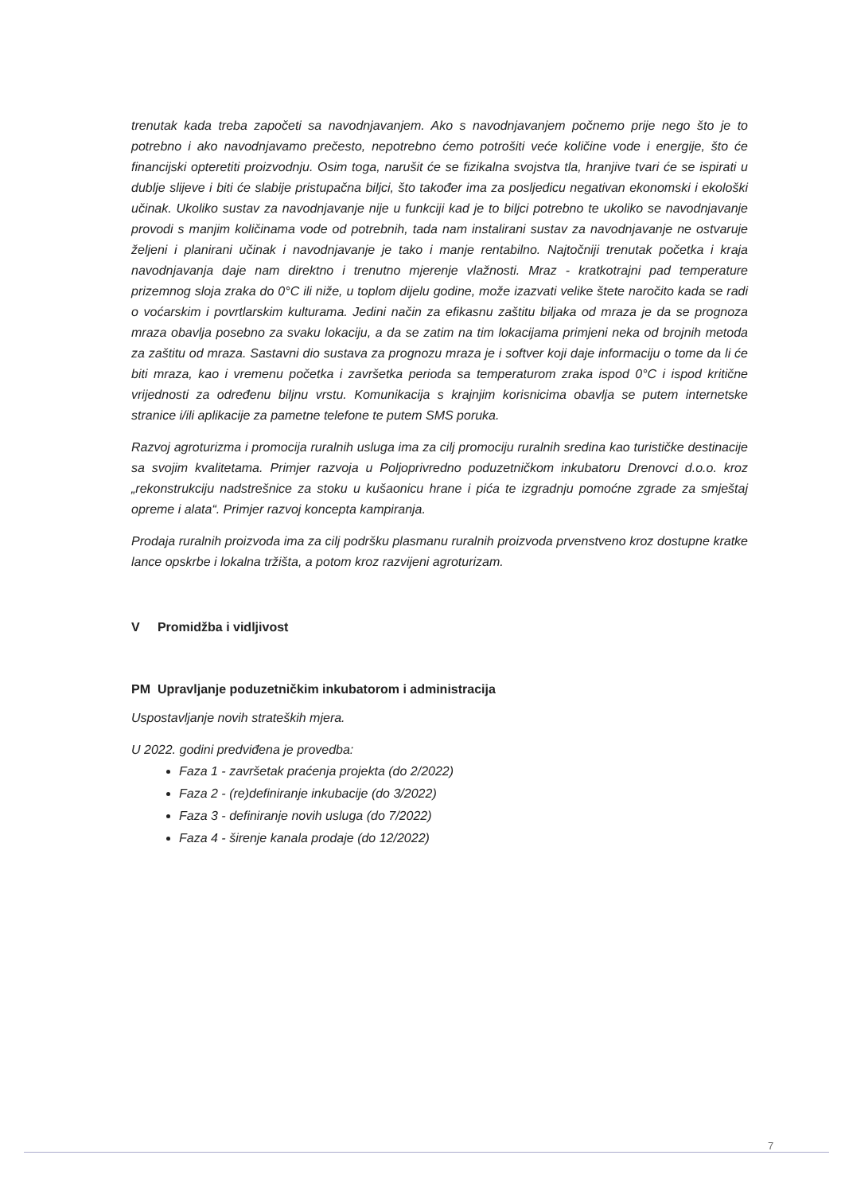trenutak kada treba započeti sa navodnjavanjem. Ako s navodnjavanjem počnemo prije nego što je to potrebno i ako navodnjavamo prečesto, nepotrebno ćemo potrošiti veće količine vode i energije, što će financijski opteretiti proizvodnju. Osim toga, narušit će se fizikalna svojstva tla, hranjive tvari će se ispirati u dublje slijeve i biti će slabije pristupačna biljci, što također ima za posljedicu negativan ekonomski i ekološki učinak. Ukoliko sustav za navodnjavanje nije u funkciji kad je to biljci potrebno te ukoliko se navodnjavanje provodi s manjim količinama vode od potrebnih, tada nam instalirani sustav za navodnjavanje ne ostvaruje željeni i planirani učinak i navodnjavanje je tako i manje rentabilno. Najtočniji trenutak početka i kraja navodnjavanja daje nam direktno i trenutno mjerenje vlažnosti. Mraz - kratkotrajni pad temperature prizemnog sloja zraka do 0°C ili niže, u toplom dijelu godine, može izazvati velike štete naročito kada se radi o voćarskim i povrtlarskim kulturama. Jedini način za efikasnu zaštitu biljaka od mraza je da se prognoza mraza obavlja posebno za svaku lokaciju, a da se zatim na tim lokacijama primjeni neka od brojnih metoda za zaštitu od mraza. Sastavni dio sustava za prognozu mraza je i softver koji daje informaciju o tome da li će biti mraza, kao i vremenu početka i završetka perioda sa temperaturom zraka ispod 0°C i ispod kritične vrijednosti za određenu biljnu vrstu. Komunikacija s krajnjim korisnicima obavlja se putem internetske stranice i/ili aplikacije za pametne telefone te putem SMS poruka.
Razvoj agroturizma i promocija ruralnih usluga ima za cilj promociju ruralnih sredina kao turističke destinacije sa svojim kvalitetama. Primjer razvoja u Poljoprivredno poduzetničkom inkubatoru Drenovci d.o.o. kroz „rekonstrukciju nadstrešnice za stoku u kušaonicu hrane i pića te izgradnju pomoćne zgrade za smještaj opreme i alata“. Primjer razvoj koncepta kampiranja.
Prodaja ruralnih proizvoda ima za cilj podršku plasmanu ruralnih proizvoda prvenstveno kroz dostupne kratke lance opskrbe i lokalna tržišta, a potom kroz razvijeni agroturizam.
V Promidžba i vidljivost
PM Upravljanje poduzetničkim inkubatorom i administracija
Uspostavljanje novih strateških mjera.
U 2022. godini predviđena je provedba:
Faza 1 - završetak praćenja projekta (do 2/2022)
Faza 2 - (re)definiranje inkubacije (do 3/2022)
Faza 3 - definiranje novih usluga (do 7/2022)
Faza 4 - širenje kanala prodaje (do 12/2022)
7